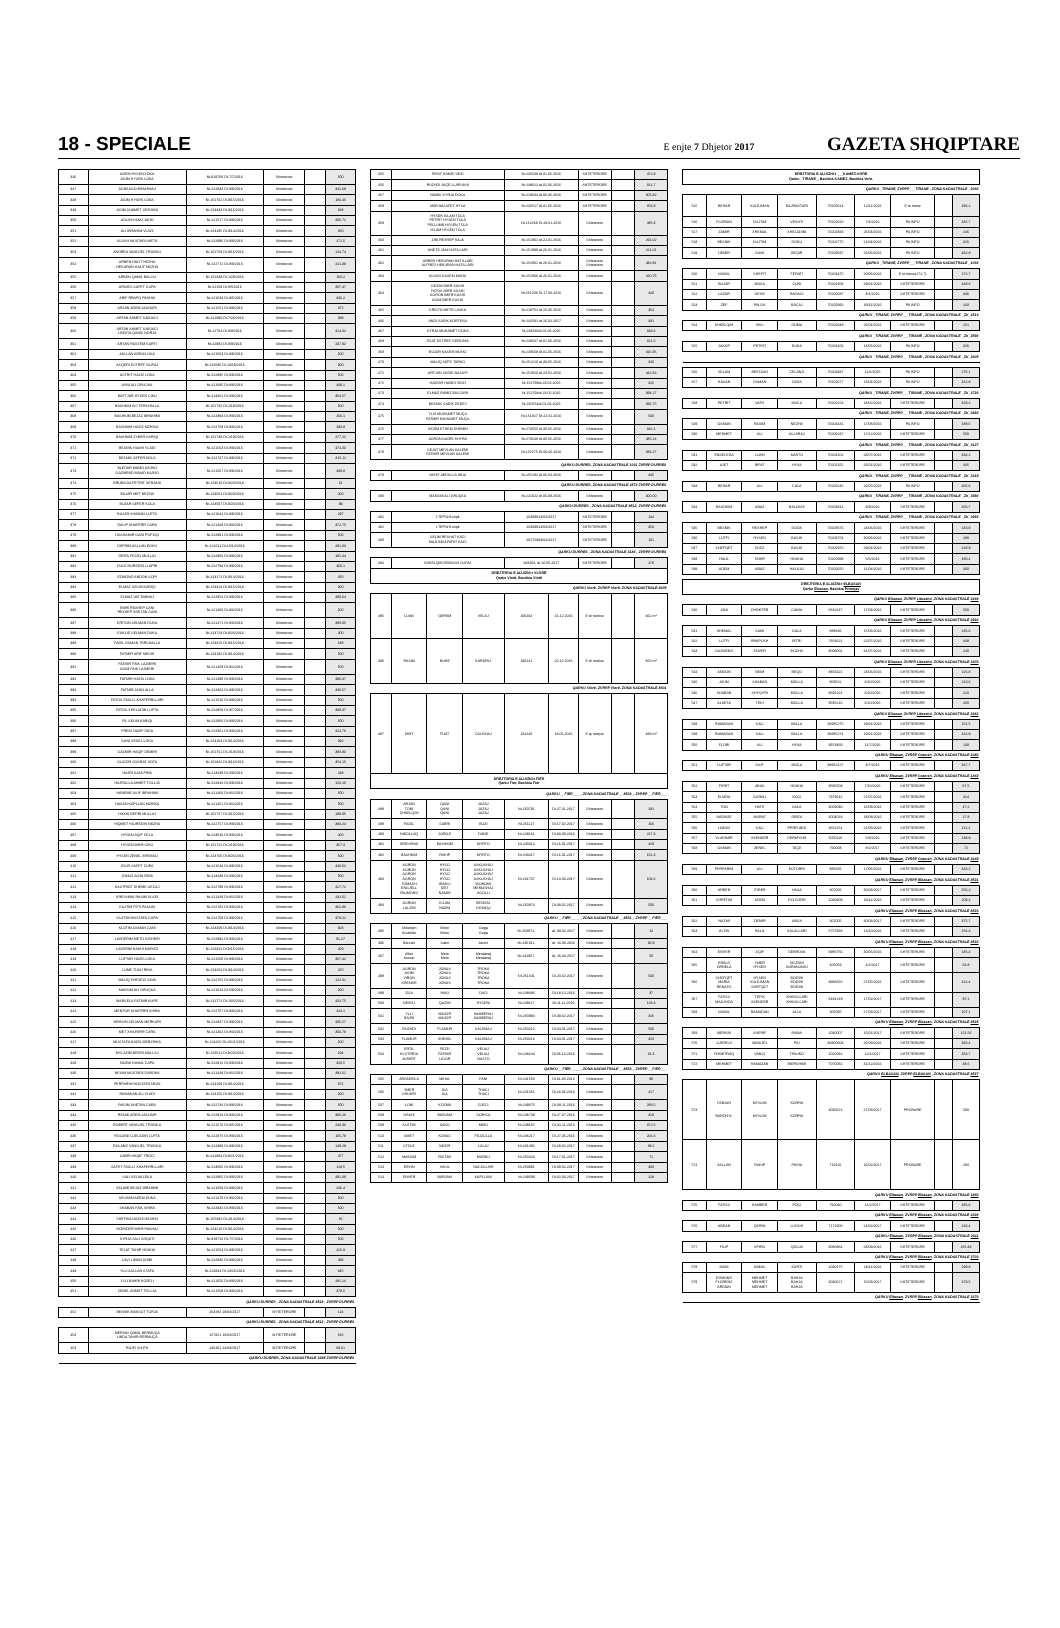18 - SPECIALE E enjte 7 Dhjetor 2017 GAZETA SHQIPTARE
| 346 | ADEM HYSEN LOKA AGIM HYSEN LOKA | Nr.919706 Dt.7/7/2016 | Shteterore | | 500 |
| 347 | AGIM AGO BRAHIMAJ | Nr.222933 Dt.9/8/2016 | Shteterore | | 341.69 |
| 348 | AGIM HYSEN LOKA | Nr.152762 Dt.9/15/2016 | Shteterore | | 184.45 |
| 349 | AGIM SHAMET SERJANI | Nr.223333 Dt.9/15/2016 | Shteterore | | 328 |
| 350 | AGUSH HAKI JAHO | Nr.221517 Dt.8/9/2016 | Shteterore | | 406.72 |
| 351 | ALI IBRAHIM VLADI | Nr.223185 Dt.9/14/2016 | Shteterore | | 350 |
| 352 | ALUSH MUSTAFA META | Nr.222996 Dt.9/9/2016 | Shteterore | | 271.5 |
| 353 | ANDREA VANGJEL TRUNGU | Nr.152758 Dt.9/15/2016 | Shteterore | | 144.74 |
| 354 | ARBEN HALIT NEZHA HEKURAN HALIT NEZHA | Nr.222772 Dt.9/8/2016 | Shteterore | | 411.39 |
| 355 | ARBEN QAMIL BALLIU | Nr.152338 Dt.1/28/2016 | Shteterore | | 160.2 |
| 356 | ARGIES SAFET CUPA | Nr.22159 Dt.8/5/2016 | Shteterore | | 307.47 |
| 357 | ARIF RRAPO PASHAI | Nr.221633 Dt.8/5/2016 | Shteterore | | 346.2 |
| 358 | ARJAN ADEM JASHARI | Nr.221551 Dt.8/9/2016 | Shteterore | | 372 |
| 359 | ARTAN AHMET SABJACI | Nr.221090 Dt.7/26/2016 | Shteterore | | 398 |
| 360 | ARTAN AHMET SABJACI LINDITA QAMIL NORJA | Nr.22764 Dt.9/8/2016 | Shteterore | | 414.02 |
| 361 | ARTAN RUSTEM KURTI | Nr.22982 Dt.9/9/2016 | Shteterore | | 207.92 |
| 362 | ASLLAN ADEM LOKA | Nr.221563 Dt.8/9/2016 | Shteterore | | 500 |
| 363 | ASQERI ESTREF ISUFAJ | Nr.224586 Dt.10/18/2016 | Shteterore | | 300 |
| 364 | ASTRIT HAZIZ LOKA | Nr.222885 Dt.9/9/2016 | Shteterore | | 500 |
| 365 | AVNI ALI GRUCKA | Nr.221685 Dt.8/8/2016 | Shteterore | | 449.1 |
| 366 | BAFTJAR HYSEN CIKU | Nr.213461 Dt.3/9/2016 | Shteterore | | 354.57 |
| 367 | BASHKIM ALI TERSHALLA | Nr.152745 Dt.2/19/2016 | Shteterore | | 500 |
| 368 | BASHKIM BEJAZ IBRAHIMI | Nr.222893 Dt.9/9/2016 | Shteterore | | 260.1 |
| 369 | BASHKIM HAZIZ MZHIKA | Nr.222758 Dt.9/8/2016 | Shteterore | | 283.8 |
| 370 | BASHKIM ZYBER KARIQI | Nr.152738 Dt.2/19/2016 | Shteterore | | 277.22 |
| 371 | BESNIK HAXHI VLADI | Nr.221553 Dt.8/9/2016 | Shteterore | | 474.03 |
| 372 | BESNIK SEFER KOLA | Nr.222737 Dt.9/8/2016 | Shteterore | | 315.11 |
| 373 | BLEDAR MAMO KAJNO GAZMEND MAMO KAJNO | Nr.221567 Dt.8/9/2016 | Shteterore | | 430.8 |
| 374 | BRUNILDA PETRIT SERJANI | Nr.223510 Dt.9/20/2016 | Shteterore | | 61 |
| 375 | BUJAR MET NEZHA | Nr.223501 Dt.9/20/2016 | Shteterore | | 400 |
| 376 | BUJAR SEFER KOLA | Nr.223507 Dt.9/20/2016 | Shteterore | | 99 |
| 377 | BUJAR SHABAN LUFTA | Nr.221642 Dt.8/9/2016 | Shteterore | | 297 |
| 378 | DALIP XHAFERR CARA | Nr.221469 Dt.8/3/2016 | Shteterore | | 372.75 |
| 379 | DASHAMIR GANI POPOÇI | Nr.222991 Dt.9/9/2016 | Shteterore | | 500 |
| 380 | DEFRIM ASLLAN DOKU | Nr.221611 Dt.10/14/2016 | Shteterore | | 281.33 |
| 381 | DRITA FEJZO MULLAJ | Nr.222860 Dt.9/9/2016 | Shteterore | | 191.44 |
| 382 | DULE NUREDIN LLAPRI | Nr.222794 Dt.9/8/2016 | Shteterore | | 460.1 |
| 383 | EDMOND ANDON SOPI | Nr.223171 Dt.9/14/2016 | Shteterore | | 450 |
| 384 | ELMAZ SELIM KARIÇI | Nr.223314 Dt.9/15/2016 | Shteterore | | 300 |
| 385 | ELMAZ VAT EMINAJ | Nr.222954 Dt.9/8/2016 | Shteterore | | 480.64 |
| 386 | EMRI REXHEP CANI REXHEP XHETAN CANI | Nr.221466 Dt.8/3/2016 | Shteterore | | 500 |
| 387 | ERITON SELMAN DUKA | Nr.221471 Dt.8/3/2016 | Shteterore | | 380.05 |
| 388 | EUKLID SELMAN DUKA | Nr.223723 Dt.9/26/2016 | Shteterore | | 400 |
| 389 | FADIL OSMAN TERSHALLA | Nr.223315 Dt.9/15/2016 | Shteterore | | 188 |
| 390 | FATMIR ARIF MESHI | Nr.223182 Dt.9/14/2016 | Shteterore | | 500 |
| 391 | FATMIR FAIK LAJMERI AGIM FAIK LAJMERI | Nr.221459 Dt.8/2/2016 | Shteterore | | 500 |
| 392 | FATMIR HAZIS LOKA | Nr.221499 Dt.8/8/2016 | Shteterore | | 496.37 |
| 393 | FATMIR JAHO ALLA | Nr.222863 Dt.9/9/2016 | Shteterore | | 330.57 |
| 394 | FATOS FASLLI XHAFERRLLARI | Nr.221526 Dt.8/9/2016 | Shteterore | | 500 |
| 395 | FATOS XHELADIN LUFTA | Nr.222958 Dt.9/7/2016 | Shteterore | | 339.07 |
| 396 | FIL SELIM KARIQI | Nr.222966 Dt.9/9/2016 | Shteterore | | 500 |
| 397 | FREDI NAZIF DIDA | Nr.222861 Dt.9/9/2016 | Shteterore | | 424.76 |
| 398 | GANI VESEL LOKA | Nr.223163 Dt.9/14/2016 | Shteterore | | 392 |
| 399 | GAZMIR HAQIF DEMIRI | Nr.152761 Dt.2/19/2016 | Shteterore | | 383.93 |
| 400 | GLIGOR SOKRAT SOTA | Nr.152842 Dt.9/13/2016 | Shteterore | | 354.15 |
| 401 | HAJRI GANI PIRA | Nr.213439 Dt.3/9/2016 | Shteterore | | 238 |
| 402 | HAJRULLA AHMET TOLLJA | Nr.222844 Dt.9/9/2016 | Shteterore | | 123.16 |
| 403 | HANEME ISUF IBRAHIMI | Nr.221460 Dt.8/2/2016 | Shteterore | | 500 |
| 404 | HASAN KAPLLAN MZHIKA | Nr.221451 Dt.8/2/2016 | Shteterore | | 500 |
| 405 | HAXHI BEDRI MULLAJ | Nr.152757 Dt.3/15/2016 | Shteterore | | 189.05 |
| 406 | HIQMET HAJREDIN NEZHA | Nr.222757 Dt.9/8/2016 | Shteterore | | 383.24 |
| 407 | HYSEN AQIF CELA | Nr.223010 Dt.9/9/2016 | Shteterore | | 400 |
| 408 | HYSEN IMER CIKU | Nr.152722 Dt.2/19/2016 | Shteterore | | 357.3 |
| 409 | HYSEN ZENEL XHEMALI | Nr.223706 Dt.9/26/2016 | Shteterore | | 500 |
| 410 | IDLIR SAFET CUPA | Nr.221543 Dt.8/9/2016 | Shteterore | | 440.62 |
| 411 | JONUZ AGIM RINA | Nr.213438 Dt.3/9/2016 | Shteterore | | 500 |
| 412 | KASTRIOT XHEME GECAJ | Nr.222789 Dt.9/9/2016 | Shteterore | | 417.72 |
| 413 | KRESHNIK RASIM VLADI | Nr.221449 Dt.8/2/2016 | Shteterore | | 232.61 |
| 414 | KUJTIM FETI PASHAI | Nr.222782 Dt.9/9/2016 | Shteterore | | 462.86 |
| 415 | KUJTIM MUSTAFA CUPA | Nr.222769 Dt.9/8/2016 | Shteterore | | 478.21 |
| 416 | KUJTIM OSMAN CANI | Nr.223209 Dt.9/14/2016 | Shteterore | | 303 |
| 417 | LAVDERIM METO KIDHERI | Nr.222994 Dt.9/9/2016 | Shteterore | | 91.27 |
| 418 | LAVDRIM HAXHI MURATI | Nr.223311 Dt.9/15/2016 | Shteterore | | 409 |
| 419 | LUFTAR HAZIS LOKA | Nr.221500 Dt.8/9/2016 | Shteterore | | 367.42 |
| 420 | LUME TUSH RINA | Nr.223204 Dt.9/14/2016 | Shteterore | | 470 |
| 421 | MALIQ XHEVEZI SAVA | Nr.222762 Dt.9/8/2016 | Shteterore | | 122.01 |
| 422 | MAKSIM ALI GRUÇKA | Nr.221623 Dt.5/8/2016 | Shteterore | | 300 |
| 423 | MARSELA FATMIR KUPE | Nr.222771 Dt.10/5/2016 | Shteterore | | 432.75 |
| 424 | MENTOR XHAFERR SHIRA | Nr.222767 Dt.9/8/2016 | Shteterore | | 423.1 |
| 425 | MERSIN SELMAN MERKURI | Nr.222847 Dt.9/9/2016 | Shteterore | | 405.57 |
| 426 | MET XHAFERR CARA | Nr.221462 Dt.8/3/2016 | Shteterore | | 303.78 |
| 427 | MUSTAFA HAZIS MERZHIKA | Nr.224202 Dt.10/11/2016 | Shteterore | | 500 |
| 428 | MYLAZIM BEDRI MULLAJ | Nr.223511 Dt.9/20/2016 | Shteterore | | 194 |
| 429 | NAZMI ISMAIL CAPA | Nr.222912 Dt.9/8/2016 | Shteterore | | 320.5 |
| 430 | NESIM MUSTAFA DARDHA | Nr.221448 Dt.8/2/2016 | Shteterore | | 392.61 |
| 431 | PERPARIM MUSTAFA NEZA | Nr.223169 Dt.9/14/2016 | Shteterore | | 371 |
| 432 | RAMADAN ALI VLADI | Nr.223156 Dt.9/14/2016 | Shteterore | | 300 |
| 433 | RASIM XHETAN CARA | Nr.222734 Dt.9/8/2016 | Shteterore | | 500 |
| 434 | RESMI ADEM JASHARI | Nr.222923 Dt.9/8/2016 | Shteterore | | 300.26 |
| 435 | ROBERT VANGJEL TRUNGU | Nr.221576 Dt.8/5/2016 | Shteterore | | 240.36 |
| 436 | ROLAND GJELADIN LUFTA | Nr.222875 Dt.9/9/2016 | Shteterore | | 165.78 |
| 437 | ROLAND VANGJEL TRUNGU | Nr.222899 Dt.9/8/2016 | Shteterore | | 149.29 |
| 438 | SABRI HAQIF TROCI | Nr.222884 Dt.9/21/2016 | Shteterore | | 477 |
| 439 | SAFET FASLLI XHAFERRLLARI | Nr.223005 Dt.9/9/2016 | Shteterore | | 118.5 |
| 440 | SALI SELIM LEKA | Nr.222965 Dt.9/9/2016 | Shteterore | | 491.39 |
| 441 | SELAMI BEJAZ IBRAHIMI | Nr.221658 Dt.8/9/2016 | Shteterore | | 246.4 |
| 442 | SELMAN ADEM DUKA | Nr.221470 Dt.8/3/2016 | Shteterore | | 500 |
| 443 | SHABAN FAIK SHIRA | Nr.222932 Dt.9/8/2016 | Shteterore | | 500 |
| 444 | SHEFIKA HAXHI HAXHIU | Nr.155382 Dt.4/14/2016 | Shteterore | | 65 |
| 445 | SKENDER IMER PASHAJ | Nr.223210 Dt.9/14/2016 | Shteterore | | 500 |
| 446 | SYRJA SALI SHQUTI | Nr.919710 Dt.7/7/2016 | Shteterore | | 500 |
| 447 | TELAT TAHIR HOXHA | Nr.221554 Dt.8/9/2016 | Shteterore | | 415.9 |
| 448 | ULVI LIMAN SHINI | Nr.222836 Dt.9/9/2016 | Shteterore | | 493 |
| 449 | YLLI ASLLAN STAFA | Nr.224843 Dt.10/26/2016 | Shteterore | | 345 |
| 450 | YLLI BAHRI KOZELI | Nr.221656 Dt.8/9/2016 | Shteterore | | 281.14 |
| 451 | ZENEL AHMET TOLLJA | Nr.221558 Dt.8/9/2016 | Shteterore | | 379.5 |
| QARKU DURRES , ZONA KADASTRALE 8518 , ZVRPP DURRES | | | | | |
| 452 | BESNIK MAKSUT TURJA | 263282 19/04/2017 | SHTETERORE | | 124 |
| QARKU DURRES , ZONA KADASTRALE 8512 , ZVRPP DURRES | | | | | |
| 453 | MERSIN QAMIL BERMUÇA LINDA TAHIR BERMUÇA | 257821 16/04/2017 | SHTETERORE | | 182 |
| 454 | RAJFI SH.P.K | 235462 24/03/2017 | SHTETERORE | | 68.61 |
| QARKU DURRES, ZONA KADASTRALE 3385 ZVRPP DURRES | | | | | |
| 455 | RIFAT HAMDI VEZI | | | Nr.245539 dt.31.05.2016 | | SHTETERORE | | 472.9 |
| 456 | RUZHDI JAÇE LLAPUSHI | | | Nr.248622 dt.02.06.2016 | | SHTETERORE | | 311.7 |
| 457 | NAMIK SYRJA DOKA | | | Nr.218634 dt.06.06.2016 | | SHTETERORE | | 305.82 |
| 458 | MARJAN AFEZ HYSA | | | Nr.245517 dt.31.05.2016 | | SHTETERORE | | 353.8 |
| 459 | HYSEN ISLAM TOLA PETRIT HYSEN TOLA PELLUMB HYSEN TOLA ISLAM HYSEN TOLA | | | Nr.152269 Dt.29.01.2016 | | Shteterore | | 485.3 |
| 460 | ZINI REXHEP KAJA | | | Nr.151801 dt.22.01.2016 | | Shteterore | | 291.02 |
| 461 | ANETE JANI HATILLARI | | | Nr.151999 dt.26.01.2016 | | Shteterore | | 221.01 |
| 462 | ARBEN HEKURAN HATILLARI ALFRED HEKURAN HATILLARI | | | Nr.152001 dt.26.01.2016 | | Shteterore Shteterore | | 482.91 |
| 463 | ALUSH KASEM MUHA | | | Nr.152006 dt.26.01.2016 | | Shteterore | | 420.76 |
| 464 | GEZIM IMER KUSHI FATOS IMER KUSHI AGRON IMER KUSHI AGIM IMER KUSHI | | | Nr.251206 Dt.17.06.2016 | | Shteterore | | 420 |
| 465 | KRISTO METE LASKA | | | Nr.218762 dt.15.06.2016 | | Shteterore | | 354 |
| 466 | ANDI SADIK KORTESA | | | Nr.242581 dt.16.02.2017 | | Shteterore | | 331 |
| 467 | SYRJA MUHAMET DOKA | | | Nr.248536dt.01.06.2016 | | Shteterore | | 333.6 |
| 468 | ESAT ESTREF GERDANI | | | Nr.248537 dt.01.06.2016 | | Shteterore | | 321.6 |
| 469 | BUJAR KASEM MUHO | | | Nr.248568 dt.01.06.2016 | | Shteterore | | 316.95 |
| 470 | MALIQ SEFE TARKO | | | Nr.251210 dt.30.05.2016 | | Shteterore | | 345 |
| 471 | ARTJAN SADIK NASUFI | | | Nr.152810 dt.23.02.2016 | | Shteterore | | 442.66 |
| 472 | HAIDAR HAMDI VEIZI | | | Nr.152799dt.23.02.2016 | | Shteterore | | 315 |
| 473 | ELMAZ RAMIZ BULCARI | | | Nr.152794dt.23.02.2016 | | Shteterore | | 394.27 |
| 474 | BESNIK SADIK DEDEJ | | | Nr.245554dt.01.06.2016 | | Shteterore | | 396.75 |
| 475 | YLVI MUHAMET MUÇA FATMIR MUHAMET MUÇA | | | Nr.151827 Dt.22.01.2016 | | Shteterore | | 500 |
| 476 | GEZIM ETHEM DHEMBI | | | Nr.273555 dt.30.05.2016 | | Shteterore | | 342.1 |
| 477 | AGRON KADRI XHYRA | | | Nr.273548 dt.30.05.2016 | | Shteterore | | 485.14 |
| 478 | SEJAT MEVLAN KALEMI FATMIR MEVLAN KALEMI | | | Nr.152275 Dt.06.06.2016 | | Shteterore | | 384.27 |
| QARKU DURRES, ZONA KADASTRALE 1031 ZVRPP DURRES | | | | | | | | |
| 479 | SEHIT ABDULLA HIDA | | | Nr.155182 dt.06.04.2016 | | Shteterore | | 345 |
| QARKU DURRES, ZONA KADASTRALE 2574 ZVRPP DURRES | | | | | | | | |
| 480 | MAKSIM ALI GRUÇKA | | | Nr.221622 dt.05.08.2016 | | Shteterore | | 300.00 |
| QARKU DURRES , ZONA KADASTRALE 8512, ZVRPP DURRES | | | | | | | | |
| 481 | I.TEPSHI.shpk | | | 26309813/04/2017 | | SHTETERORE | | 144 |
| 482 | I.TEPSHI.shpk | | | 26309913/04/2017 | | SHTETERORE | | 350 |
| 483 | SELIM RESHAT KACI MAJLINDA RIFAT KACI | | | 26275903/04/2017 | | SHTETERORE | | 131 |
| QARKU DURRES , ZONA KADASTRALE 3184 , ZVRPP DURRES | | | | | | | | |
| 484 | SHKELQIM DEMUSH SUFAJ | | | 268460, dt.10.05.2017 | | SHTETERORE | | 470 |
| DREJTORIA E ALUIZNI-t VLORË Qarku Vlorë, Bashkia Vlorë | | | | | | | | |
| QARKU Vlorë, ZVRPP Vlorë, ZONA KADASTRALE 8605 | | | | | | | | |
| 485 | LUAN | QEREM | VELAJ | 106204 | 16.12.2016 | E të tretëve | | 362 m² |
| 486 | RASIM | NUHE | KARAFILI | 106241 | 20.12.2016 | E të tretëve | | 365 m² |
| QARKU Vlorë, ZVRPP Vlorë, ZONA KADASTRALE 8601 | | | | | | | | |
| 487 | DIMT | FUAT | CAUSHAJ | 104240 | 19.05.2016 | E tę tretęve | | 483 m² |
| DREJTORIA E ALUIZNI-t FIER Qarku Fier, Bashkia Fier | | | | | | | | |
| QARKU __FIER____, ZONA KADASTRALE __8532_, ZVRPP __FIER___ | | | | | | | | |
| 488 | ARJAN TONI SHKELQIM | QANI QANI QANI | JAZAJ JAZAJ JAZAJ | Nr.250791 | Dt.27.01.2017 | Shteterore | | 292 |
| 489 | FADIL | SABRI | BUZI | Nr.251127 | Dt.17.02.2017 | Shteterore | | 166 |
| 490 | NIKOLLAQ | JORGJI | DANE | Nr.248161 | Dt.30.09.2016 | Shteterore | | 217.3 |
| 491 | KRESHNIK | BASHKIM | MYRTO | Nr.240014 | Dt.16.01.2017 | Shteterore | | 429 |
| 492 | BASHKIM | RAKIP | MYRTO | Nr.240417 | Dt.16.01.2017 | Shteterore | | 151.3 |
| 493 | AGRON AGRON AGRON AGRON TOMASH ENGJELL RAJMOND | HYSO HYSO HYSO HYSO IRAKLI IZET NASIBI | ASKUSHAJ ASKUSHAJ ASKUSHAJ ASKUSHAJ IKONOMI MEMUSHAJ AGOLLI | Nr.231707 | Dt.10.03.2017 | Shteterore | | 104.6 |
| 494 | AGRON LULZIM | ISLAM NAZIM | BENDAJ HOXHAJ | Nr.250974 | Dt.08.02.2017 | Shteterore | | 500 |
| QARKU __FIER_____, ZONA KADASTRALE __8531_, ZVRPP __FIER___ | | | | | | | | |
| 495 | Shkelqim Amarildo | Kliton Kliton | Goga Goga | Nr.250972, | dt. 08.02.2017 | Shteterore | | 13 |
| 496 | Banush | Sabri | Javori | Nr.246191, | dt. 16.06.2016 | Shteterore | | 36.9 |
| 497 | Alket Krenar | Meto Meto | Merdanaj Merdanaj | Nr.231807, | dt. 16.03.2017 | Shteterore | | 50 |
| 498 | AGRON AGIM VIRON KRENAR | JONUS JONUS JONUS JONUS | TROKA TROKA TROKA TROKA | Nr.251341 | Dt.20.02.2017 | Shteterore | | 500 |
| 499 | ZIJA | HAKI | DACI | Nr.248395 | Dt.18.10.2016 | Shteterore | | 37 |
| 500 | NEXH.I | QAZIM | HYSENI | Nr.249117 | Dt.11.11.2016 | Shteterore | | 128.3 |
| 501 | YLLI BAJRI | MAJOR MAJOR | KAMBERAJ KAMBERAJ | Nr.250994 | Dt.09.02.2017 | Shteterore | | 326 |
| 502 | RUZHDI | FLAMUR | KALEMAJ | Nr.250212 | Dt.04.01.2017 | Shteterore | | 500 |
| 503 | FLAMUR | XHEMIL | KALEMAJ | Nr.250213 | Dt.04.01.2017 | Shteterore | | 323 |
| 504 | ERTIL KLOTIRDA ALBERT | FEJZI FATMIR LIGOR | VELIAJ VELIAJ NASTO | Nr.248244 | Dt.06.10.2016 | Shteterore | | 31.3 |
| QARKU __FIER_____, ZONA KADASTRALE __8533_, ZVRPP __FIER___ | | | | | | | | |
| 505 | ARONDELA | MIHAL | FANI | Nr.241550 | Dt.31.05.2016 | Shteterore | | 98 |
| 506 | YMER SHUKRI | ISA ISA | THACI THACI | Nr.241561 | Dt.23.06.2016 | Shteterore | | 417 |
| 507 | LONI | KOZMA | GJECI | Nr.249075 | Dt.08.11.2016 | Shteterore | | 293.5 |
| 508 | HAXHI | BARJAM | GORICA | Nr.246739 | Dt.27.07.2016 | Shteterore | | 310 |
| 509 | KUJTIM | SAKO | MINO | Nr.248187 | Dt.02.11.2016 | Shteterore | | 372.5 |
| 510 | AMET | KOVAC | FEJZULLA | Nr.246217 | Dt.27.06.2016 | Shteterore | | 201.6 |
| 511 | STOLE | NEZIR | LALAJ | Nr.231492 | Dt.28.02.2017 | Shteterore | | 39.2 |
| 512 | MAKSIM | RISTAN | MARKU | Nr.250423 | Dt.17.01.2017 | Shteterore | | 71 |
| 513 | ERVIN | VASIL | NACOLLARI | Nr.250991 | Dt.09.02.2017 | Shteterore | | 303 |
| 514 | ENVER | BARJAM | KAPLLANI | Nr.249599 | Dt.02.03.2017 | Shteterore | | 229 |
| DREJTORIA E ALUIZNI-t ___KAMEZ-VORE Qarku _TIRANE_, Bashkia KAMEZ, Bashkia Vore. | | | | | | | | |
| QARKU _TIRANE, ZVRPP___TIRANE , ZONA KADASTRALE _2066 | | | | | | | | |
| 515 | BEHAR | SULEJMAN | BAJRAKTARI | 70205614 | 12/11/2016 | E te tretve | | 496.2 |
| 516 | FLORIAN | KUJTIM | VESHTI | 70202620 | 7/4/2016 | PA INFO | | 335.7 |
| 517 | ZAMIR | XHEMAL | XHELADINI | 70202833 | 25/04/2016 | PA INFO | | 246 |
| 518 | BESNIK | KUJTIM | DOKU | 70202775 | 21/04/2016 | PA INFO | | 325 |
| 519 | DEMIR | GANI | BEQIR | 70203597 | 25/06/2016 | PA INFO | | 462.9 |
| QARKU _TIRANE, ZVRPP___TIRANE , ZONA KADASTRALE _1066 | | | | | | | | |
| 520 | ISMAIL | SHEFIT | FERATI | 70203475 | 20/06/2016 | E te tretve(272.7) | | 272.7 |
| 521 | BUJAR | MUSA | CUNI | 70201958 | 29/01/2016 | SHTETERORE | | 348.6 |
| 522 | LAZAR | GEGE | RADACI | 70200587 | 8/1/2016 | SHTETERORE | | 346 |
| 523 | ZEF | PALOK | BACAJ | 70205992 | 30/11/2016 | PA INFO | | 243 |
| QARKU _TIRANE, ZVRPP___TIRANE , ZONA KADASTRALE _ZK_1514 | | | | | | | | |
| 524 | SHKELQIM | VELI | DOMA | 70202848 | 26/04/2016 | SHTETERORE | | 251 |
| QARKU _TIRANE, ZVRPP___TIRANE , ZONA KADASTRALE _ZK_2596 | | | | | | | | |
| 525 | JAKUP | PETRIT | DUKA | 70203106 | 13/05/2016 | PA INFO | | 326 |
| QARKU _TIRANE, ZVRPP___TIRANE , ZONA KADASTRALE _ZK_2605 | | | | | | | | |
| 526 | SELAM | BEKTASH | CELANJI | 70203387 | 11/6/2016 | PA INFO | | 276.1 |
| 527 | HASAN | OSMAN | CEKA | 70202677 | 13/04/2016 | PA INFO | | 412.8 |
| QARKU _TIRANE, ZVRPP___TIRANE , ZONA KADASTRALE _ZK_2726 | | | | | | | | |
| 528 | PETRIT | VATH | MUCA | 70202154 | 18/02/2016 | SHTETERORE | | 328.2 |
| QARKU _TIRANE, ZVRPP___TIRANE , ZONA KADASTRALE _ZK_2884 | | | | | | | | |
| 529 | OSMAN | RASIM | NEZHA | 70204431 | 17/08/2016 | PA INFO | | 188.5 |
| 530 | MEHMET | ALI | ALLARAJ | 70206237 | 17/12/2016 | SHTETERORE | | 500 |
| QARKU _TIRANE, ZVRPP___TIRANE , ZONA KADASTRALE _ZK_3127 | | | | | | | | |
| 531 | ENKELEDA | LUAN | KANTO | 70204202 | 28/07/2016 | SHTETERORE | | 334.2 |
| 532 | AJET | RIFAT | HYSA | 70201155 | 26/01/2016 | SHTETERORE | | 345 |
| QARKU _TIRANE, ZVRPP___TIRANE , ZONA KADASTRALE _ZK_3319 | | | | | | | | |
| 533 | BEHAR | ALI | CALA | 70203245 | 26/05/2016 | PA INFO | | 405.6 |
| QARKU _TIRANE, ZVRPP___TIRANE , ZONA KADASTRALE _ZK_3993 | | | | | | | | |
| 534 | BASHKIM | ABAZ | BALOSHI | 70204811 | 9/9/2016 | SHTETERORE | | 356.7 |
| QARKU _TIRANE, ZVRPP___TIRANE , ZONA KADASTRALE _ZK_3992 | | | | | | | | |
| 535 | BESNIK | REXHEP | DODA | 70203576 | 24/06/2016 | SHTETERORE | | 140.9 |
| 536 | LUTFI | HYSEN | BUSHI | 70203754 | 30/06/2016 | SHTETERORE | | 280 |
| 537 | SHEFQET | ELEZ | BUSHI | 70202970 | 29/04/2016 | SHTETERORE | | 218.9 |
| 538 | HALIL | TAHIR | HOXHA | 70202998 | 6/5/2016 | SHTETERORE | | 480.4 |
| 539 | ADEM | ABAZ | HALILAJ | 70202650 | 11/04/2016 | SHTETERORE | | 300 |
| DREJTORIA E ALUIZNI-t ELBASAN Qarku Elbasan , Bashkia Prrenjas | | | | | | | | |
| QARKU Elbasan , ZVRPP Librazhd , ZONA KADASTRALE 2248 | | | | | | | | |
| 540 | JANI | DHIMITËR | CANIA | 6632147 | 17/03/2016 | SHTETERORE | | 500 |
| QARKU Elbasan , ZVRPP Librazhd , ZONA KADASTRALE 2924 | | | | | | | | |
| 541 | XHEMAL | SAMI | GULA | 889636 | 15/06/2016 | SHTETERORE | | 195.6 |
| 542 | LUTFI | RRAPUSH | BITRI | 7854621 | 22/07/2016 | SHTETERORE | | 348 |
| 543 | GAZMEND | ENVER | BOZHA | 8008001 | 31/07/2016 | SHTETERORE | | 240 |
| QARKU Elbasan , ZVRPP Librazhd , ZONA KADASTRALE 3203 | | | | | | | | |
| 544 | ANDON | NEIM | BEQO | 8856321 | 23/06/2016 | SHTETERORE | | 226.8 |
| 545 | AGIM | SHABAN | MOLLA | 959522 | 6/10/2016 | SHTETERORE | | 210.6 |
| 546 | SHABAN | SHYQYRI | MOLLA | 9595221 | 6/10/2016 | SHTETERORE | | 210 |
| 547 | ALKETA | TEKI | MOLLA | 9595210 | 6/10/2016 | SHTETERORE | | 230 |
| QARKU Elbasan , ZVRPP Librazhd , ZONA KADASTRALE 3683 | | | | | | | | |
| 548 | RAMADAN | SALI | BALLA | 36985275 | 19/01/2016 | SHTETERORE | | 151.5 |
| 549 | RAMADAN | SALI | BALLA | 36985274 | 19/01/2016 | SHTETERORE | | 414.9 |
| 550 | FLORI | ALI | HYKA | 9974859 | 11/7/2016 | SHTETERORE | | 139 |
| QARKU Elbasan , ZVRPP Gramsh , ZONA KADASTRALE 1686 | | | | | | | | |
| 551 | LUFTAR | ISUF | MUÇA | 88952127 | 8/7/2016 | SHTETERORE | | 347.7 |
| QARKU Elbasan , ZVRPP Gramsh , ZONA KADASTRALE 1842 | | | | | | | | |
| 552 | FERIT | ABAS | HOXHA | 9595503 | 7/10/2016 | SHTETERORE | | 67.5 |
| 553 | ELVIRA | GURALI | KOÇI | 7979542 | 27/07/2016 | SHTETERORE | | 324 |
| 554 | TON | HATE | KALA | 3003080 | 16/08/2016 | SHTETERORE | | 47.2 |
| 555 | NAZMIJE | MURAT | DRIZA | 3004018 | 18/08/2016 | SHTETERORE | | 27.8 |
| 556 | LIMON | SALI | PËRFUNDI | 3652151 | 21/06/2016 | SHTETERORE | | 111.2 |
| 557 | VLADIMIR | SKENDER | DERMYSHI | 5050110 | 5/9/2016 | SHTETERORE | | 138.9 |
| 558 | OSMAN | ZENEL | TAÇE | 792008 | 8/2/2017 | SHTETERORE | | 72 |
| QARKU Elbasan , ZVRPP Gramsh , ZONA KADASTRALE 2249 | | | | | | | | |
| 559 | PERPARIM | ALI | KOTORRI | 885635 | 17/06/2016 | SHTETERORE | | 343.2 |
| QARKU Elbasan , ZVRPP Elbasan , ZONA KADASTRALE 8521 | | | | | | | | |
| 560 | ARBEN | ZYBER | HASA | 307006 | 30/03/2017 | SHTETERORE | | 656.2 |
| 561 | SHPËTIM | ADEM | DYLGJERI | 1030909 | 30/11/2016 | SHTETERORE | | 109.2 |
| QARKU Elbasan , ZVRPP Elbasan , ZONA KADASTRALE 8523 | | | | | | | | |
| 562 | NAZMI | DEMIR | SIBJA | 307005 | 30/03/2017 | SHTETERORE | | 375.7 |
| 563 | ALTIN | HALIL | KALALLARI | 5757968 | 13/10/2016 | SHTETERORE | | 254.3 |
| QARKU Elbasan , ZVRPP Elbasan , ZONA KADASTRALE 8522 | | | | | | | | |
| 564 | ENVER | AQIF | DEBROVA | 9985756 | 30/05/2016 | SHTETERORE | | 185.4 |
| 565 | ERALD ORNELA | YMER HYSEN | SEJDINI GURANJAKU | 405059 | 4/2/2017 | SHTETERORE | | 63.8 |
| 566 | SHEFQET MARIA RENATO | HYSEN SULEJMAN SHEFQET | BODINI BODINI BODINI | 9985665 | 27/05/2016 | SHTETERORE | | 422.4 |
| 567 | FATOS MAJLINDA | TEFIK SKENDER | XHIKOLLARI XHIKOLLARI | 8181219 | 17/02/2017 | SHTETERORE | | 97.1 |
| 568 | ISMAIL | RAMADAN | ALLA | 305095 | 27/03/2017 | SHTETERORE | | 107.1 |
| QARKU Elbasan , ZVRPP Elbasan , ZONA KADASTRALE 8525 | | | | | | | | |
| 569 | MERSIN | SHERIF | RAMA | 2030007 | 16/01/2017 | SHTETERORE | | 151.56 |
| 570 | GJERGJI | VANGJEL | PIU | 80800603 | 26/09/2016 | SHTETERORE | | 340.4 |
| 571 | DHIMITRAQ | VANÇI | TRAJKO | 1020032 | 12/1/2017 | SHTETERORE | | 353.7 |
| 572 | MEHMET | RAMAZAN | IBËRSHIMI | 7070081 | 31/12/2016 | SHTETERORE | | 38.5 |
| QARKU ELBASAN , ZVRPP ELBASAN , ZONA KADASTRALE 8527 | | | | | | | | |
| 573 | FABJAN BARDHYL | MYSLIM MYSLIM | KORRA KORRA | 3030374 | 27/03/2017 | PRONARE | | 500 |
| 574 | ASLLAN | RAKIP | PISHA | 719110 | 16/02/2017 | PRONARE | | 293 |
| QARKU Elbasan , ZVRPP Elbasan , ZONA KADASTRALE 1866 | | | | | | | | |
| 575 | FATOS | KAMBER | POÇI | 792040 | 11/2/2017 | SHTETERORE | | 495.6 |
| QARKU Elbasan , ZVRPP Elbasan , ZONA KADASTRALE 2328 | | | | | | | | |
| 576 | ARDAN | QERIM | LLESHI | 7171900 | 24/02/2017 | SHTETERORE | | 243.4 |
| QARKU Elbasan , ZVRPP Elbasan , ZONA KADASTRALE 2611 | | | | | | | | |
| 577 | FILIP | SPIRO | QOSJA | 8080864 | 28/09/2016 | SHTETERORE | | 165.33 |
| QARKU Elbasan , ZVRPP Elbasan , ZONA KADASTRALE 2703 | | | | | | | | |
| 578 | NAIM | ISMAIL | KURTI | 1030175 | 26/11/2016 | SHTETERORE | | 199.8 |
| 579 | EDMOND FLORENC ARDIAN | MEHMET MEHMET MEHMET | BAHJA BAHJA BAHJA | 3030671 | 15/03/2017 | SHTETERORE | | 379.5 |
| QARKU Elbasan , ZVRPP Elbasan , ZONA KADASTRALE 3376 | | | | | | | | |